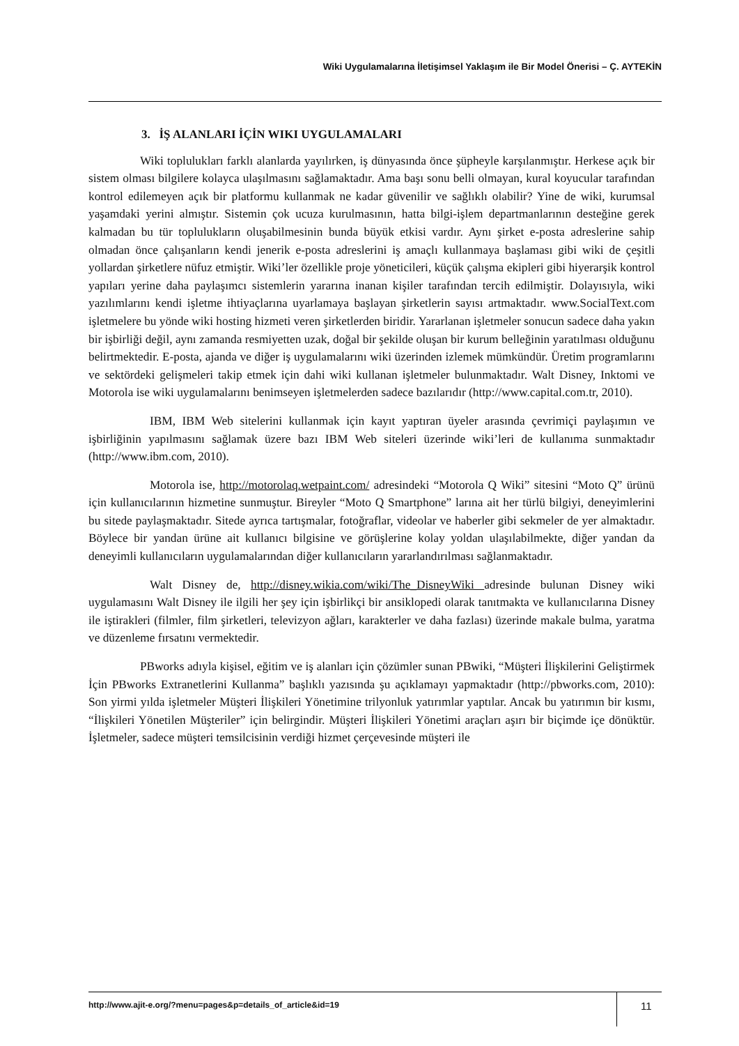Wiki Uygulamalarına İletişimsel Yaklaşım ile Bir Model Önerisi – Ç. AYTEKİN
3. İŞ ALANLARI İÇİN WIKI UYGULAMALARI
Wiki toplulukları farklı alanlarda yayılırken, iş dünyasında önce şüpheyle karşılanmıştır. Herkese açık bir sistem olması bilgilere kolayca ulaşılmasını sağlamaktadır. Ama başı sonu belli olmayan, kural koyucular tarafından kontrol edilemeyen açık bir platformu kullanmak ne kadar güvenilir ve sağlıklı olabilir? Yine de wiki, kurumsal yaşamdaki yerini almıştır. Sistemin çok ucuza kurulmasının, hatta bilgi-işlem departmanlarının desteğine gerek kalmadan bu tür toplulukların oluşabilmesinin bunda büyük etkisi vardır. Aynı şirket e-posta adreslerine sahip olmadan önce çalışanların kendi jenerik e-posta adreslerini iş amaçlı kullanmaya başlaması gibi wiki de çeşitli yollardan şirketlere nüfuz etmiştir. Wiki’ler özellikle proje yöneticileri, küçük çalışma ekipleri gibi hiyerarşik kontrol yapıları yerine daha paylaşımcı sistemlerin yararına inanan kişiler tarafından tercih edilmiştir. Dolayısıyla, wiki yazılımlarını kendi işletme ihtiyaçlarına uyarlamaya başlayan şirketlerin sayısı artmaktadır. www.SocialText.com işletmelere bu yönde wiki hosting hizmeti veren şirketlerden biridir. Yararlanan işletmeler sonucun sadece daha yakın bir işbirliği değil, aynı zamanda resmiyetten uzak, doğal bir şekilde oluşan bir kurum belleğinin yaratılması olduğunu belirtmektedir. E-posta, ajanda ve diğer iş uygulamalarını wiki üzerinden izlemek mümkündür. Üretim programlarını ve sektördeki gelişmeleri takip etmek için dahi wiki kullanan işletmeler bulunmaktadır. Walt Disney, Inktomi ve Motorola ise wiki uygulamalarını benimseyen işletmelerden sadece bazılarıdır (http://www.capital.com.tr, 2010).
IBM, IBM Web sitelerini kullanmak için kayıt yaptıran üyeler arasında çevrimiçi paylaşımın ve işbirliğinin yapılmasını sağlamak üzere bazı IBM Web siteleri üzerinde wiki’leri de kullanıma sunmaktadır (http://www.ibm.com, 2010).
Motorola ise, http://motorolaq.wetpaint.com/ adresindeki “Motorola Q Wiki” sitesini “Moto Q” ürünü için kullanıcılarının hizmetine sunmuştur. Bireyler “Moto Q Smartphone” larına ait her türlü bilgiyi, deneyimlerini bu sitede paylaşmaktadır. Sitede ayrıca tartışmalar, fotoğraflar, videolar ve haberler gibi sekmeler de yer almaktadır. Böylece bir yandan ürüne ait kullanıcı bilgisine ve görüşlerine kolay yoldan ulaşılabilmekte, diğer yandan da deneyimli kullanıcıların uygulamalarından diğer kullanıcıların yararlandırılması sağlanmaktadır.
Walt Disney de, http://disney.wikia.com/wiki/The_DisneyWiki adresinde bulunan Disney wiki uygulamasını Walt Disney ile ilgili her şey için işbirlikçi bir ansiklopedi olarak tanıtmakta ve kullanıcılarına Disney ile iştirakleri (filmler, film şirketleri, televizyon ağları, karakterler ve daha fazlası) üzerinde makale bulma, yaratma ve düzenleme fırsatını vermektedir.
PBworks adıyla kişisel, eğitim ve iş alanları için çözümler sunan PBwiki, “Müşteri İlişkilerini Geliştirmek İçin PBworks Extranetlerini Kullanma” başlıklı yazısında şu açıklamayı yapmaktadır (http://pbworks.com, 2010): Son yirmi yılda işletmeler Müşteri İlişkileri Yönetimine trilyonluk yatırımlar yaptılar. Ancak bu yatırımın bir kısmı, “İlişkileri Yönetilen Müşteriler” için belirgindir. Müşteri İlişkileri Yönetimi araçları aşırı bir biçimde içe dönüktür. İşletmeler, sadece müşteri temsilcisinin verdiği hizmet çerçevesinde müşteri ile
http://www.ajit-e.org/?menu=pages&p=details_of_article&id=19
11